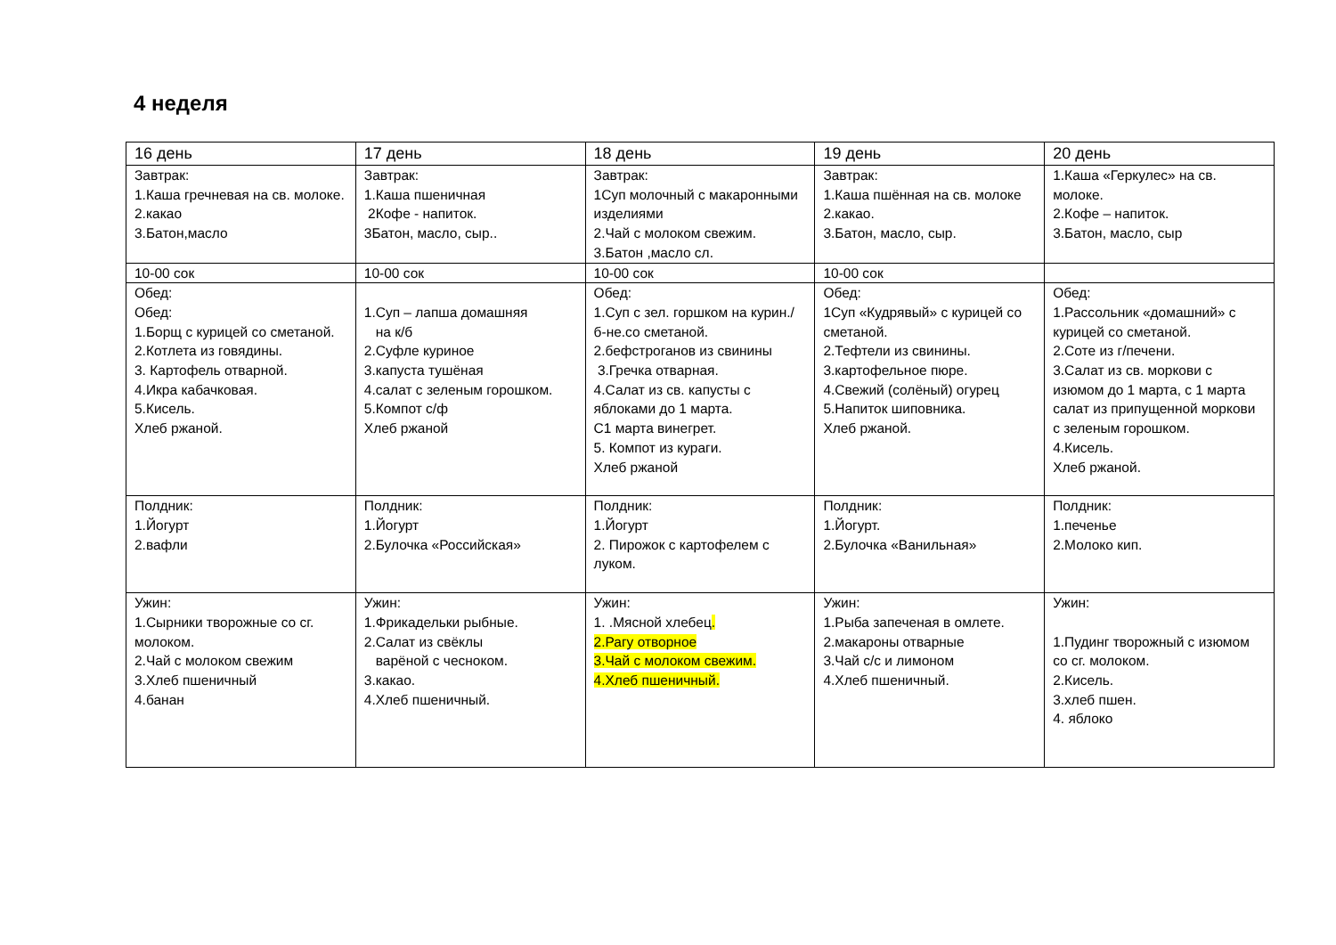4 неделя
| 16 день | 17 день | 18 день | 19 день | 20 день |
| --- | --- | --- | --- | --- |
| Завтрак: 1.Каша гречневая на св. молоке. 2.какао 3.Батон,масло | Завтрак: 1.Каша пшеничная 2Кофе - напиток. 3Батон, масло, сыр.. | Завтрак: 1Суп молочный с макаронными изделиями 2.Чай с молоком свежим. 3.Батон ,масло сл. | Завтрак: 1.Каша пшённая на св. молоке 2.какао. 3.Батон, масло, сыр. | 1.Каша «Геркулес» на св. молоке. 2.Кофе – напиток. 3.Батон, масло, сыр |
| 10-00 сок | 10-00 сок | 10-00 сок | 10-00 сок | |
| Обед: Обед: 1.Борщ с курицей со сметаной. 2.Котлета из говядины. 3. Картофель отварной. 4.Икра кабачковая. 5.Кисель. Хлеб ржаной. | 1.Суп – лапша домашняя на к/б 2.Суфле куриное 3.капуста тушёная 4.салат с зеленым горошком. 5.Компот с/ф Хлеб ржаной | Обед: 1.Суп с зел. горшком на курин./ б-не.со сметаной. 2.бефстроганов из свинины 3.Гречка отварная. 4.Салат из св. капусты с яблоками до 1 марта. С1 марта винегрет. 5. Компот из кураги. Хлеб ржаной | Обед: 1Суп «Кудрявый» с курицей со сметаной. 2.Тефтели из свинины. 3.картофельное пюре. 4.Свежий (солёный) огурец 5.Напиток шиповника. Хлеб ржаной. | Обед: 1.Рассольник «домашний» с курицей со сметаной. 2.Соте из г/печени. 3.Салат из св. моркови с изюмом до 1 марта, с 1 марта салат из припущенной моркови с зеленым горошком. 4.Кисель. Хлеб ржаной. |
| Полдник: 1.Йогурт 2.вафли | Полдник: 1.Йогурт 2.Булочка «Российская» | Полдник: 1.Йогурт 2. Пирожок с картофелем с луком. | Полдник: 1.Йогурт. 2.Булочка «Ванильная» | Полдник: 1.печенье 2.Молоко кип. |
| Ужин: 1.Сырники творожные со сг. молоком. 2.Чай с молоком свежим 3.Хлеб пшеничный 4.банан | Ужин: 1.Фрикадельки рыбные. 2.Салат из свёклы варёной с чесноком. 3.какао. 4.Хлеб пшеничный. | Ужин: 1. .Мясной хлебец . 2.Рагу отворное 3.Чай с молоком свежим. 4.Хлеб пшеничный. | Ужин: 1.Рыба запеченая в омлете. 2.макароны отварные 3.Чай с/с и лимоном 4.Хлеб пшеничный. | Ужин: 1.Пудинг творожный с изюмом со сг. молоком. 2.Кисель. 3.хлеб пшен. 4. яблоко |